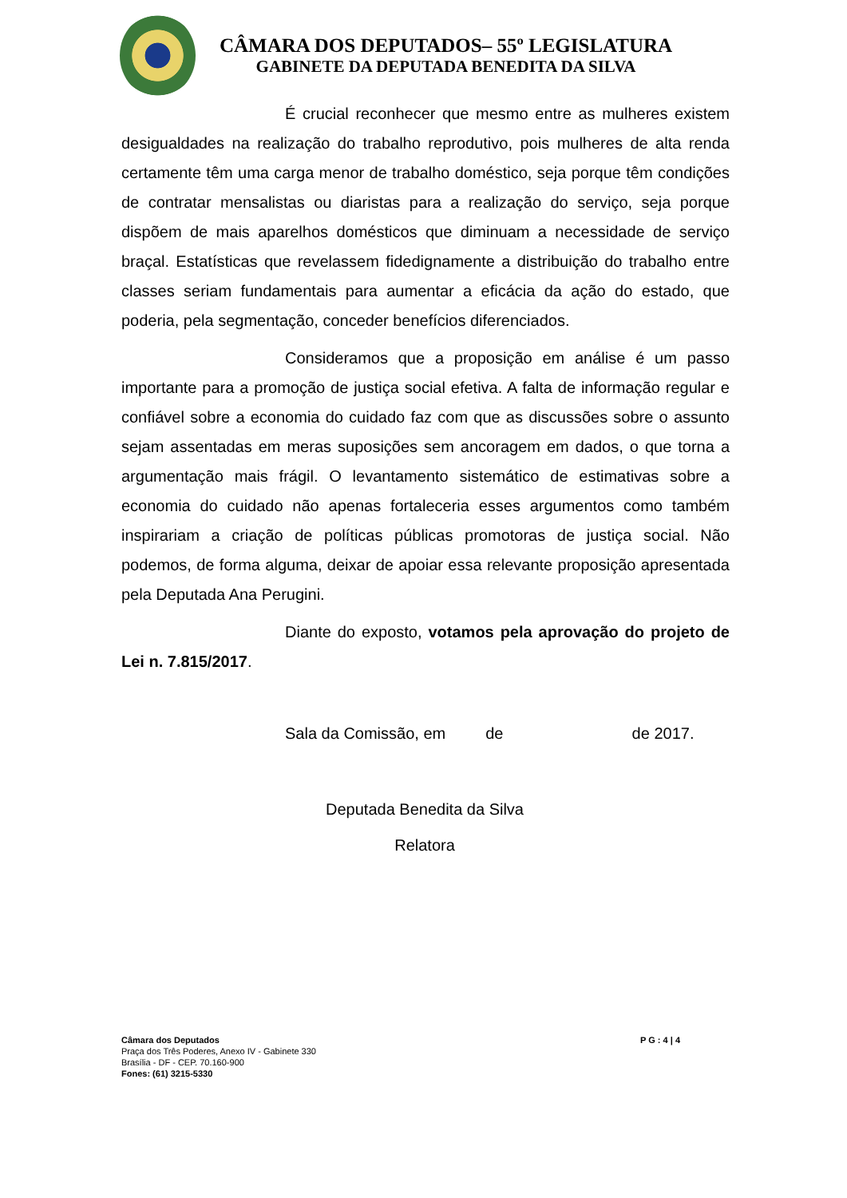CÂMARA DOS DEPUTADOS– 55º LEGISLATURA
GABINETE DA DEPUTADA BENEDITA DA SILVA
É crucial reconhecer que mesmo entre as mulheres existem desigualdades na realização do trabalho reprodutivo, pois mulheres de alta renda certamente têm uma carga menor de trabalho doméstico, seja porque têm condições de contratar mensalistas ou diaristas para a realização do serviço, seja porque dispõem de mais aparelhos domésticos que diminuam a necessidade de serviço braçal. Estatísticas que revelassem fidedignamente a distribuição do trabalho entre classes seriam fundamentais para aumentar a eficácia da ação do estado, que poderia, pela segmentação, conceder benefícios diferenciados.
Consideramos que a proposição em análise é um passo importante para a promoção de justiça social efetiva. A falta de informação regular e confiável sobre a economia do cuidado faz com que as discussões sobre o assunto sejam assentadas em meras suposições sem ancoragem em dados, o que torna a argumentação mais frágil. O levantamento sistemático de estimativas sobre a economia do cuidado não apenas fortaleceria esses argumentos como também inspirariam a criação de políticas públicas promotoras de justiça social. Não podemos, de forma alguma, deixar de apoiar essa relevante proposição apresentada pela Deputada Ana Perugini.
Diante do exposto, votamos pela aprovação do projeto de Lei n. 7.815/2017.
Sala da Comissão, em de de 2017.
Deputada Benedita da Silva
Relatora
P G : 4 | 4
Câmara dos Deputados
Praça dos Três Poderes, Anexo IV - Gabinete 330
Brasília - DF - CEP. 70.160-900
Fones: (61) 3215-5330